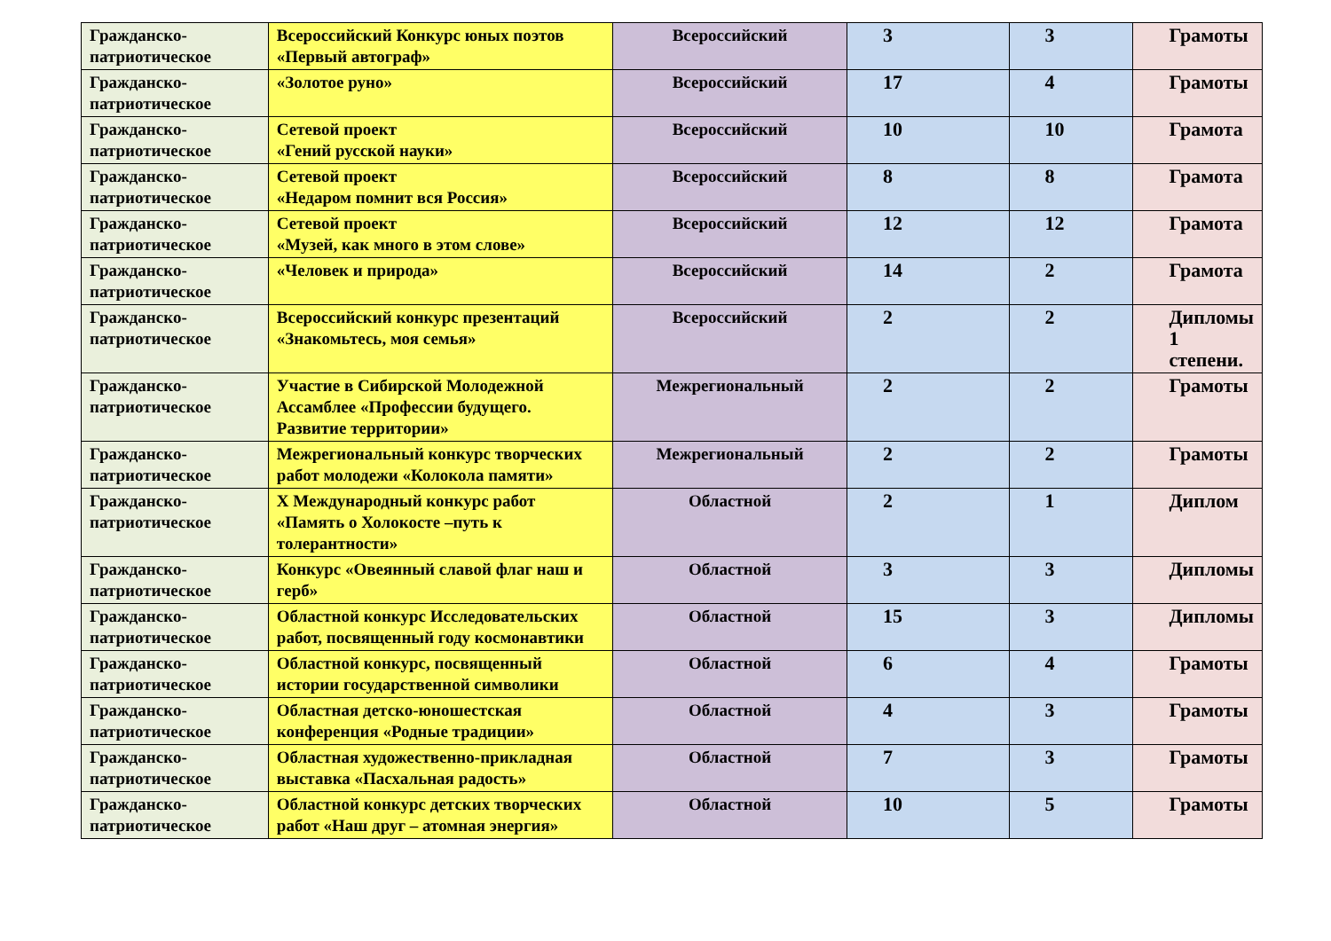| Гражданско-патриотическое | Всероссийский Конкурс юных поэтов «Первый автограф» | Всероссийский | 3 | 3 | Грамоты |
| Гражданско-патриотическое | «Золотое руно» | Всероссийский | 17 | 4 | Грамоты |
| Гражданско-патриотическое | Сетевой проект «Гений русской науки» | Всероссийский | 10 | 10 | Грамота |
| Гражданско-патриотическое | Сетевой проект «Недаром помнит вся Россия» | Всероссийский | 8 | 8 | Грамота |
| Гражданско-патриотическое | Сетевой проект «Музей, как много в этом слове» | Всероссийский | 12 | 12 | Грамота |
| Гражданско-патриотическое | «Человек и природа» | Всероссийский | 14 | 2 | Грамота |
| Гражданско-патриотическое | Всероссийский конкурс презентаций «Знакомьтесь, моя семья» | Всероссийский | 2 | 2 | Дипломы 1 степени. |
| Гражданско-патриотическое | Участие в Сибирской Молодежной Ассамблее «Профессии будущего. Развитие территории» | Межрегиональный | 2 | 2 | Грамоты |
| Гражданско-патриотическое | Межрегиональный конкурс творческих работ молодежи «Колокола памяти» | Межрегиональный | 2 | 2 | Грамоты |
| Гражданско-патриотическое | X Международный конкурс работ «Память о Холокосте –путь к толерантности» | Областной | 2 | 1 | Диплом |
| Гражданско-патриотическое | Конкурс «Овеянный славой флаг наш и герб» | Областной | 3 | 3 | Дипломы |
| Гражданско-патриотическое | Областной конкурс Исследовательских работ, посвященный году космонавтики | Областной | 15 | 3 | Дипломы |
| Гражданско-патриотическое | Областной конкурс, посвященный истории государственной символики | Областной | 6 | 4 | Грамоты |
| Гражданско-патриотическое | Областная детско-юношестская конференция «Родные традиции» | Областной | 4 | 3 | Грамоты |
| Гражданско-патриотическое | Областная художественно-прикладная выставка «Пасхальная радость» | Областной | 7 | 3 | Грамоты |
| Гражданско-патриотическое | Областной конкурс детских творческих работ «Наш друг – атомная энергия» | Областной | 10 | 5 | Грамоты |